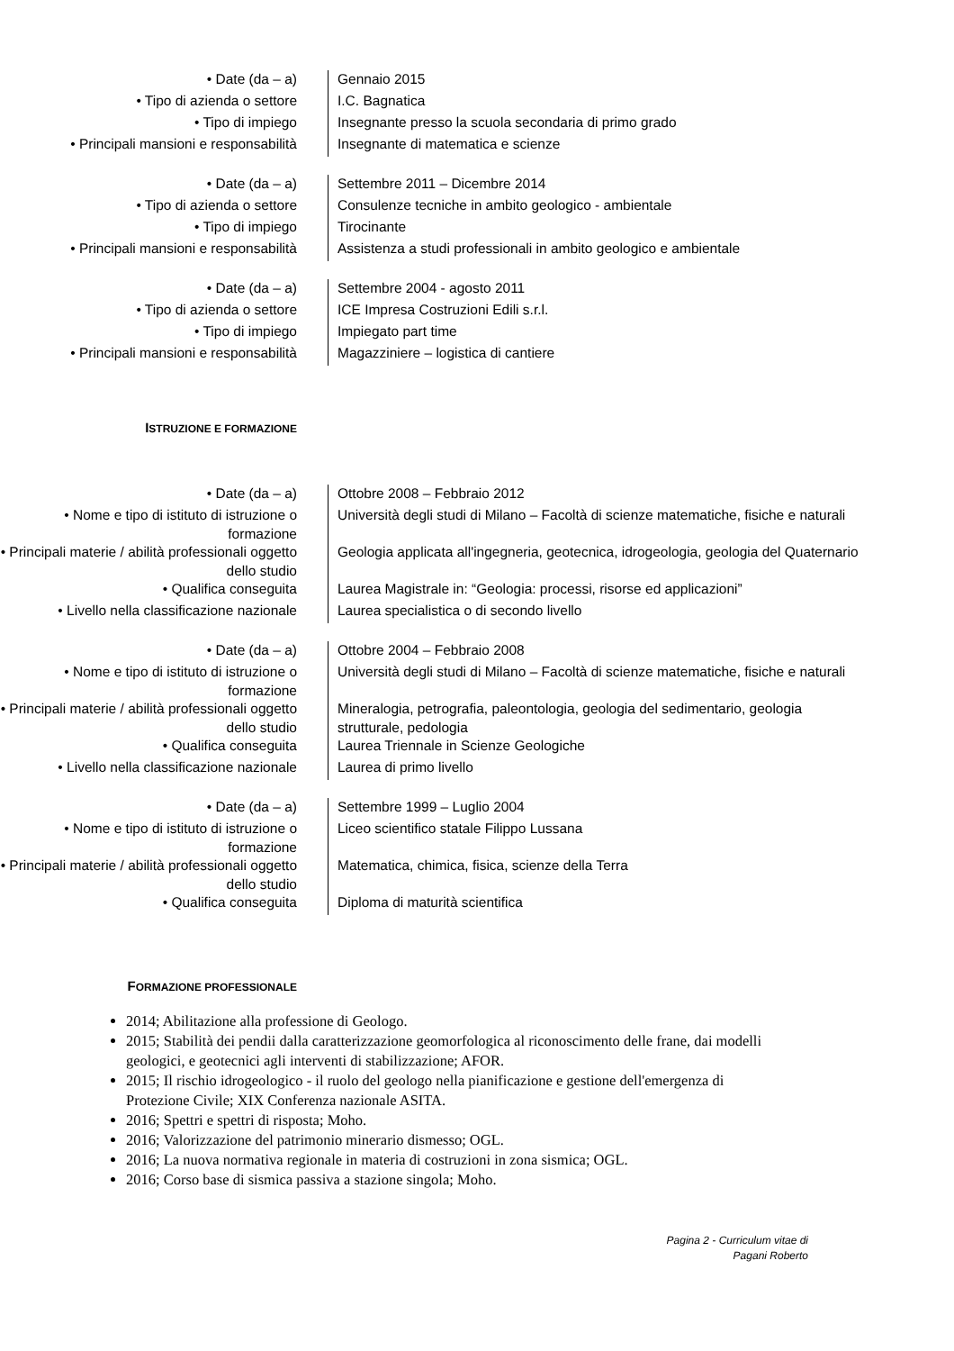| • Date (da – a) | Gennaio 2015 |
| • Tipo di azienda o settore | I.C. Bagnatica |
| • Tipo di impiego | Insegnante presso la scuola secondaria di primo grado |
| • Principali mansioni e responsabilità | Insegnante di matematica e scienze |
| • Date (da – a) | Settembre 2011 – Dicembre 2014 |
| • Tipo di azienda o settore | Consulenze tecniche in ambito geologico - ambientale |
| • Tipo di impiego | Tirocinante |
| • Principali mansioni e responsabilità | Assistenza a studi professionali in ambito geologico e ambientale |
| • Date (da – a) | Settembre 2004 - agosto 2011 |
| • Tipo di azienda o settore | ICE Impresa Costruzioni Edili s.r.l. |
| • Tipo di impiego | Impiegato part time |
| • Principali mansioni e responsabilità | Magazziniere – logistica di cantiere |
ISTRUZIONE E FORMAZIONE
| • Date (da – a) | Ottobre 2008 – Febbraio 2012 |
| • Nome e tipo di istituto di istruzione o formazione | Università degli studi di Milano – Facoltà di scienze matematiche, fisiche e naturali |
| • Principali materie / abilità professionali oggetto dello studio | Geologia applicata all'ingegneria, geotecnica, idrogeologia, geologia del Quaternario |
| • Qualifica conseguita | Laurea Magistrale in: “Geologia: processi, risorse ed applicazioni” |
| • Livello nella classificazione nazionale | Laurea specialistica o di secondo livello |
| • Date (da – a) | Ottobre 2004 – Febbraio 2008 |
| • Nome e tipo di istituto di istruzione o formazione | Università degli studi di Milano – Facoltà di scienze matematiche, fisiche e naturali |
| • Principali materie / abilità professionali oggetto dello studio | Mineralogia, petrografia, paleontologia, geologia del sedimentario, geologia strutturale, pedologia |
| • Qualifica conseguita | Laurea Triennale in Scienze Geologiche |
| • Livello nella classificazione nazionale | Laurea di primo livello |
| • Date (da – a) | Settembre 1999 – Luglio 2004 |
| • Nome e tipo di istituto di istruzione o formazione | Liceo scientifico statale Filippo Lussana |
| • Principali materie / abilità professionali oggetto dello studio | Matematica, chimica, fisica, scienze della Terra |
| • Qualifica conseguita | Diploma di maturità scientifica |
FORMAZIONE PROFESSIONALE
2014; Abilitazione alla professione di Geologo.
2015; Stabilità dei pendii dalla caratterizzazione geomorfologica al riconoscimento delle frane, dai modelli geologici, e geotecnici agli interventi di stabilizzazione; AFOR.
2015; Il rischio idrogeologico - il ruolo del geologo nella pianificazione e gestione dell'emergenza di Protezione Civile; XIX Conferenza nazionale ASITA.
2016; Spettri e spettri di risposta; Moho.
2016; Valorizzazione del patrimonio minerario dismesso; OGL.
2016; La nuova normativa regionale in materia di costruzioni in zona sismica; OGL.
2016; Corso base di sismica passiva a stazione singola; Moho.
Pagina 2 - Curriculum vitae di
Pagani Roberto